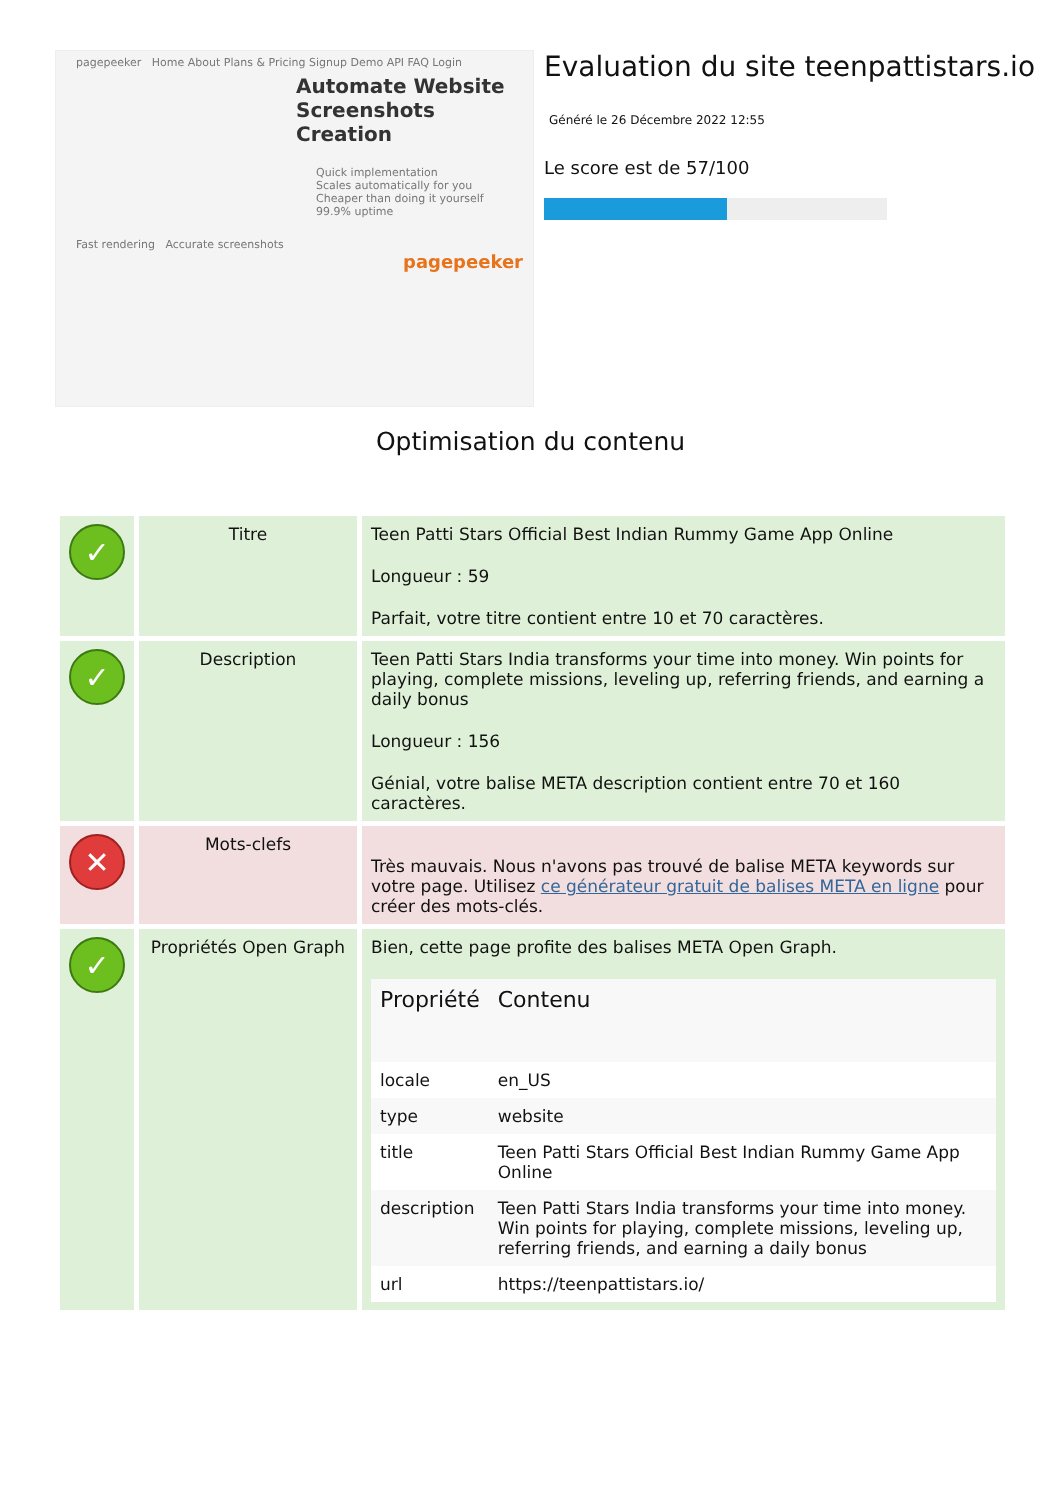pagepeeker Home About Plans & Pricing Signup Demo API FAQ Login
Automate Website Screenshots Creation
Quick implementation
Scales automatically for you
Cheaper than doing it yourself
99.9% uptime
Fast rendering Accurate screenshots
pagepeeker
Evaluation du site teenpattistars.io
Généré le 26 Décembre 2022 12:55
Le score est de 57/100
Optimisation du contenu
| ✓ | Titre | Teen Patti Stars Official Best Indian Rummy Game App Online Longueur : 59 Parfait, votre titre contient entre 10 et 70 caractères. |
| ✓ | Description | Teen Patti Stars India transforms your time into money. Win points for playing, complete missions, leveling up, referring friends, and earning a daily bonus Longueur : 156 Génial, votre balise META description contient entre 70 et 160 caractères. |
| ✕ | Mots-clefs | Très mauvais. Nous n'avons pas trouvé de balise META keywords sur votre page. Utilisez ce générateur gratuit de balises META en ligne pour créer des mots-clés. |
| ✓ | Propriétés Open Graph | Bien, cette page profite des balises META Open Graph. / Propriété / Contenu / / --- / --- / / locale / en_US / / type / website / / title / Teen Patti Stars Official Best Indian Rummy Game App Online / / description / Teen Patti Stars India transforms your time into money. Win points for playing, complete missions, leveling up, referring friends, and earning a daily bonus / / url / https://teenpattistars.io/ / |